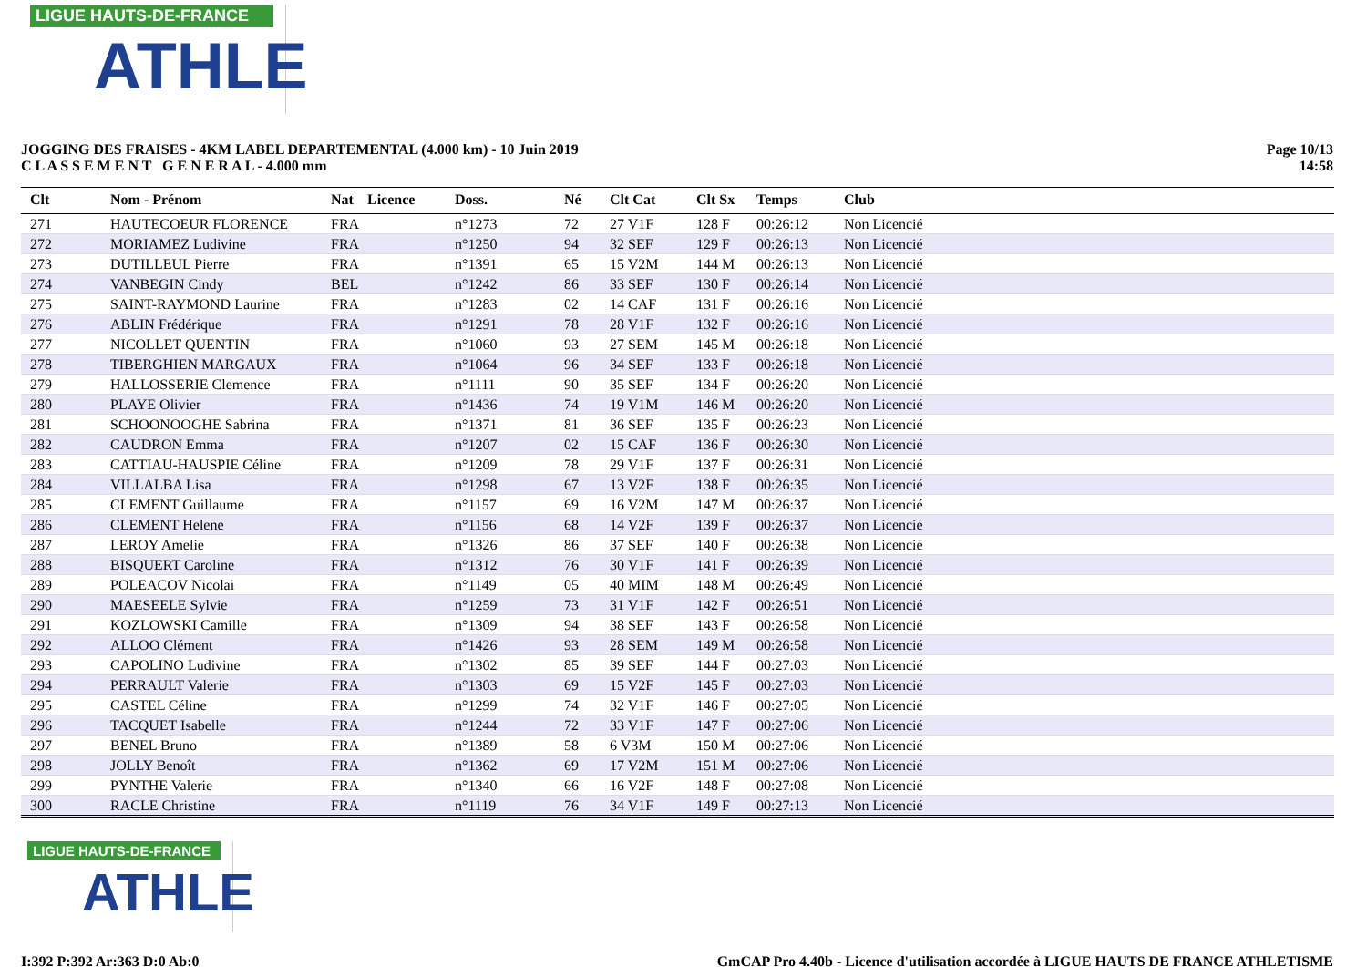LIGUE HAUTS-DE-FRANCE
ATHLE
JOGGING DES FRAISES - 4KM LABEL DEPARTEMENTAL (4.000 km) - 10 Juin 2019
C L A S S E M E N T G E N E R A L - 4.000 mm
Page 10/13
14:58
| Clt | Nom - Prénom | Nat | Licence | Doss. | Né | Clt Cat | Clt Sx | Temps | Club |
| --- | --- | --- | --- | --- | --- | --- | --- | --- | --- |
| 271 | HAUTECOEUR FLORENCE | FRA | | n°1273 | 72 | 27 V1F | 128 F | 00:26:12 | Non Licencié |
| 272 | MORIAMEZ Ludivine | FRA | | n°1250 | 94 | 32 SEF | 129 F | 00:26:13 | Non Licencié |
| 273 | DUTILLEUL Pierre | FRA | | n°1391 | 65 | 15 V2M | 144 M | 00:26:13 | Non Licencié |
| 274 | VANBEGIN Cindy | BEL | | n°1242 | 86 | 33 SEF | 130 F | 00:26:14 | Non Licencié |
| 275 | SAINT-RAYMOND Laurine | FRA | | n°1283 | 02 | 14 CAF | 131 F | 00:26:16 | Non Licencié |
| 276 | ABLIN Frédérique | FRA | | n°1291 | 78 | 28 V1F | 132 F | 00:26:16 | Non Licencié |
| 277 | NICOLLET QUENTIN | FRA | | n°1060 | 93 | 27 SEM | 145 M | 00:26:18 | Non Licencié |
| 278 | TIBERGHIEN MARGAUX | FRA | | n°1064 | 96 | 34 SEF | 133 F | 00:26:18 | Non Licencié |
| 279 | HALLOSSERIE Clemence | FRA | | n°1111 | 90 | 35 SEF | 134 F | 00:26:20 | Non Licencié |
| 280 | PLAYE Olivier | FRA | | n°1436 | 74 | 19 V1M | 146 M | 00:26:20 | Non Licencié |
| 281 | SCHOONOOGHE Sabrina | FRA | | n°1371 | 81 | 36 SEF | 135 F | 00:26:23 | Non Licencié |
| 282 | CAUDRON Emma | FRA | | n°1207 | 02 | 15 CAF | 136 F | 00:26:30 | Non Licencié |
| 283 | CATTIAU-HAUSPIE Céline | FRA | | n°1209 | 78 | 29 V1F | 137 F | 00:26:31 | Non Licencié |
| 284 | VILLALBA Lisa | FRA | | n°1298 | 67 | 13 V2F | 138 F | 00:26:35 | Non Licencié |
| 285 | CLEMENT Guillaume | FRA | | n°1157 | 69 | 16 V2M | 147 M | 00:26:37 | Non Licencié |
| 286 | CLEMENT Helene | FRA | | n°1156 | 68 | 14 V2F | 139 F | 00:26:37 | Non Licencié |
| 287 | LEROY Amelie | FRA | | n°1326 | 86 | 37 SEF | 140 F | 00:26:38 | Non Licencié |
| 288 | BISQUERT Caroline | FRA | | n°1312 | 76 | 30 V1F | 141 F | 00:26:39 | Non Licencié |
| 289 | POLEACOV Nicolai | FRA | | n°1149 | 05 | 40 MIM | 148 M | 00:26:49 | Non Licencié |
| 290 | MAESEELE Sylvie | FRA | | n°1259 | 73 | 31 V1F | 142 F | 00:26:51 | Non Licencié |
| 291 | KOZLOWSKI Camille | FRA | | n°1309 | 94 | 38 SEF | 143 F | 00:26:58 | Non Licencié |
| 292 | ALLOO Clément | FRA | | n°1426 | 93 | 28 SEM | 149 M | 00:26:58 | Non Licencié |
| 293 | CAPOLINO Ludivine | FRA | | n°1302 | 85 | 39 SEF | 144 F | 00:27:03 | Non Licencié |
| 294 | PERRAULT Valerie | FRA | | n°1303 | 69 | 15 V2F | 145 F | 00:27:03 | Non Licencié |
| 295 | CASTEL Céline | FRA | | n°1299 | 74 | 32 V1F | 146 F | 00:27:05 | Non Licencié |
| 296 | TACQUET Isabelle | FRA | | n°1244 | 72 | 33 V1F | 147 F | 00:27:06 | Non Licencié |
| 297 | BENEL Bruno | FRA | | n°1389 | 58 | 6 V3M | 150 M | 00:27:06 | Non Licencié |
| 298 | JOLLY Benoît | FRA | | n°1362 | 69 | 17 V2M | 151 M | 00:27:06 | Non Licencié |
| 299 | PYNTHE Valerie | FRA | | n°1340 | 66 | 16 V2F | 148 F | 00:27:08 | Non Licencié |
| 300 | RACLE Christine | FRA | | n°1119 | 76 | 34 V1F | 149 F | 00:27:13 | Non Licencié |
LIGUE HAUTS-DE-FRANCE
ATHLE
I:392 P:392 Ar:363 D:0 Ab:0 GmCAP Pro 4.40b - Licence d'utilisation accordée à LIGUE HAUTS DE FRANCE ATHLETISME